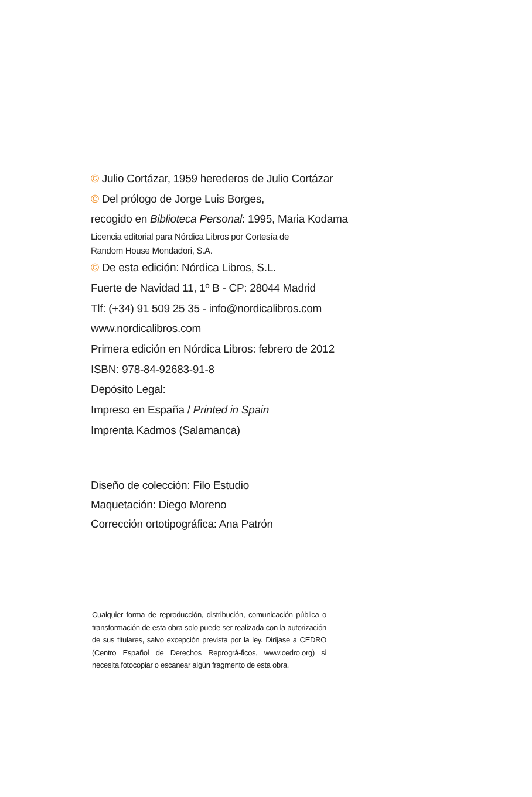© Julio Cortázar, 1959 herederos de Julio Cortázar
© Del prólogo de Jorge Luis Borges,
recogido en Biblioteca Personal: 1995, Maria Kodama
Licencia editorial para Nórdica Libros por Cortesía de
Random House Mondadori, S.A.
© De esta edición: Nórdica Libros, S.L.
Fuerte de Navidad 11, 1º B - CP: 28044 Madrid
Tlf: (+34) 91 509 25 35 - info@nordicalibros.com
www.nordicalibros.com
Primera edición en Nórdica Libros: febrero de 2012
ISBN: 978-84-92683-91-8
Depósito Legal:
Impreso en España / Printed in Spain
Imprenta Kadmos (Salamanca)
Diseño de colección: Filo Estudio
Maquetación: Diego Moreno
Corrección ortotipográfica: Ana Patrón
Cualquier forma de reproducción, distribución, comunicación pública o transformación de esta obra solo puede ser realizada con la autorización de sus titulares, salvo excepción prevista por la ley. Diríjase a CEDRO (Centro Español de Derechos Reprográ-ficos, www.cedro.org) si necesita fotocopiar o escanear algún fragmento de esta obra.